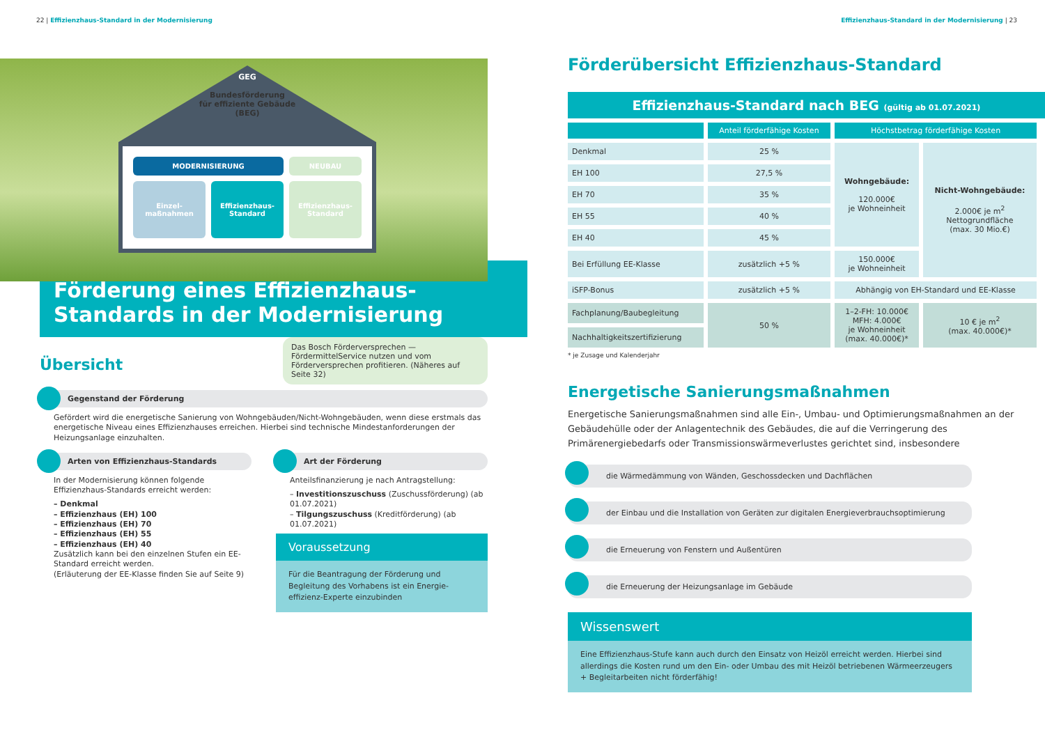22 | Effizienzhaus-Standard in der Modernisierung
GEG
Bundesförderung
für effiziente Gebäude
(BEG)
MODERNISIERUNG
NEUBAU
Einzel-maßnahmen
Effizienzhaus-Standard
Effizienzhaus-Standard
Förderung eines Effizienzhaus-Standards in der Modernisierung
Übersicht
Das Bosch Förderversprechen — FördermittelService nutzen und vom Förderversprechen profitieren. (Näheres auf Seite 32)
Gegenstand der Förderung
Gefördert wird die energetische Sanierung von Wohngebäuden/Nicht-Wohngebäuden, wenn diese erstmals das energetische Niveau eines Effizienzhauses erreichen. Hierbei sind technische Mindestanforderungen der Heizungsanlage einzuhalten.
Arten von Effizienzhaus-Standards
In der Modernisierung können folgende Effizienzhaus-Standards erreicht werden:
– Denkmal
– Effizienzhaus (EH) 100
– Effizienzhaus (EH) 70
– Effizienzhaus (EH) 55
– Effizienzhaus (EH) 40
Zusätzlich kann bei den einzelnen Stufen ein EE-Standard erreicht werden.
(Erläuterung der EE-Klasse finden Sie auf Seite 9)
Art der Förderung
Anteilsfinanzierung je nach Antragstellung:
– Investitionszuschuss (Zuschussförderung) (ab 01.07.2021)
– Tilgungszuschuss (Kreditförderung) (ab 01.07.2021)
Voraussetzung
Für die Beantragung der Förderung und Begleitung des Vorhabens ist ein Energie-effizienz-Experte einzubinden
Effizienzhaus-Standard in der Modernisierung | 23
Förderübersicht Effizienzhaus-Standard
Effizienzhaus-Standard nach BEG (gültig ab 01.07.2021)
| | Anteil förderfähige Kosten | Höchstbetrag förderfähige Kosten | |
| --- | --- | --- | --- |
| Denkmal | 25 % | Wohngebäude: 120.000€ je Wohneinheit | Nicht-Wohngebäude: 2.000€ je m<sup>2</sup> Nettogrundfläche (max. 30 Mio.€) |
| EH 100 | 27,5 % | | |
| EH 70 | 35 % | | |
| EH 55 | 40 % | | |
| EH 40 | 45 % | | |
| Bei Erfüllung EE-Klasse | zusätzlich +5 % | 150.000€ je Wohneinheit | |
| iSFP-Bonus | zusätzlich +5 % | Abhängig von EH-Standard und EE-Klasse | |
| Fachplanung/Baubegleitung | 50 % | 1–2-FH: 10.000€ MFH: 4.000€ je Wohneinheit (max. 40.000€)* | 10 € je m<sup>2</sup> (max. 40.000€)* |
| Nachhaltigkeitszertifizierung | | | |
* je Zusage und Kalenderjahr
Energetische Sanierungsmaßnahmen
Energetische Sanierungsmaßnahmen sind alle Ein-, Umbau- und Optimierungsmaßnahmen an der Gebäudehülle oder der Anlagentechnik des Gebäudes, die auf die Verringerung des Primärenergiebedarfs oder Transmissionswärmeverlustes gerichtet sind, insbesondere
die Wärmedämmung von Wänden, Geschossdecken und Dachflächen
der Einbau und die Installation von Geräten zur digitalen Energieverbrauchsoptimierung
die Erneuerung von Fenstern und Außentüren
die Erneuerung der Heizungsanlage im Gebäude
Wissenswert
Eine Effizienzhaus-Stufe kann auch durch den Einsatz von Heizöl erreicht werden. Hierbei sind allerdings die Kosten rund um den Ein- oder Umbau des mit Heizöl betriebenen Wärmeerzeugers + Begleitarbeiten nicht förderfähig!